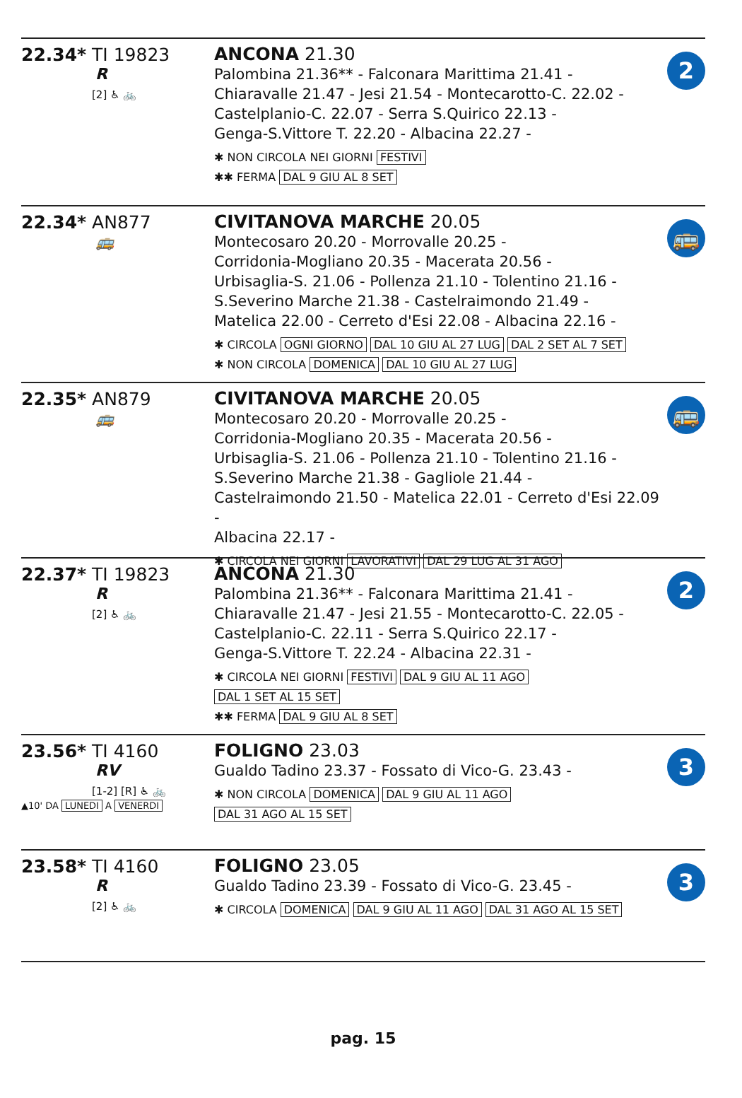22.34* TI 19823
R
[2] ♿ 🚲
ANCONA 21.30
Palombina 21.36** - Falconara Marittima 21.41 -
Chiaravalle 21.47 - Jesi 21.54 - Montecarotto-C. 22.02 -
Castelplanio-C. 22.07 - Serra S.Quirico 22.13 -
Genga-S.Vittore T. 22.20 - Albacina 22.27 -
✱ NON CIRCOLA NEI GIORNI FESTIVI
✱✱ FERMA DAL 9 GIU AL 8 SET
2
22.34* AN877
🚌
CIVITANOVA MARCHE 20.05
Montecosaro 20.20 - Morrovalle 20.25 -
Corridonia-Mogliano 20.35 - Macerata 20.56 -
Urbisaglia-S. 21.06 - Pollenza 21.10 - Tolentino 21.16 -
S.Severino Marche 21.38 - Castelraimondo 21.49 -
Matelica 22.00 - Cerreto d'Esi 22.08 - Albacina 22.16 -
✱ CIRCOLA OGNI GIORNO DAL 10 GIU AL 27 LUG DAL 2 SET AL 7 SET
✱ NON CIRCOLA DOMENICA DAL 10 GIU AL 27 LUG
🚌
22.35* AN879
🚌
CIVITANOVA MARCHE 20.05
Montecosaro 20.20 - Morrovalle 20.25 -
Corridonia-Mogliano 20.35 - Macerata 20.56 -
Urbisaglia-S. 21.06 - Pollenza 21.10 - Tolentino 21.16 -
S.Severino Marche 21.38 - Gagliole 21.44 -
Castelraimondo 21.50 - Matelica 22.01 - Cerreto d'Esi 22.09 -
Albacina 22.17 -
✱ CIRCOLA NEI GIORNI LAVORATIVI DAL 29 LUG AL 31 AGO
🚌
22.37* TI 19823
R
[2] ♿ 🚲
ANCONA 21.30
Palombina 21.36** - Falconara Marittima 21.41 -
Chiaravalle 21.47 - Jesi 21.55 - Montecarotto-C. 22.05 -
Castelplanio-C. 22.11 - Serra S.Quirico 22.17 -
Genga-S.Vittore T. 22.24 - Albacina 22.31 -
✱ CIRCOLA NEI GIORNI FESTIVI DAL 9 GIU AL 11 AGO
DAL 1 SET AL 15 SET
✱✱ FERMA DAL 9 GIU AL 8 SET
2
23.56* TI 4160
RV
[1-2] [R] ♿ 🚲
▲10' DA LUNEDI A VENERDI
FOLIGNO 23.03
Gualdo Tadino 23.37 - Fossato di Vico-G. 23.43 -
✱ NON CIRCOLA DOMENICA DAL 9 GIU AL 11 AGO
DAL 31 AGO AL 15 SET
3
23.58* TI 4160
R
[2] ♿ 🚲
FOLIGNO 23.05
Gualdo Tadino 23.39 - Fossato di Vico-G. 23.45 -
✱ CIRCOLA DOMENICA DAL 9 GIU AL 11 AGO DAL 31 AGO AL 15 SET
3
pag. 15